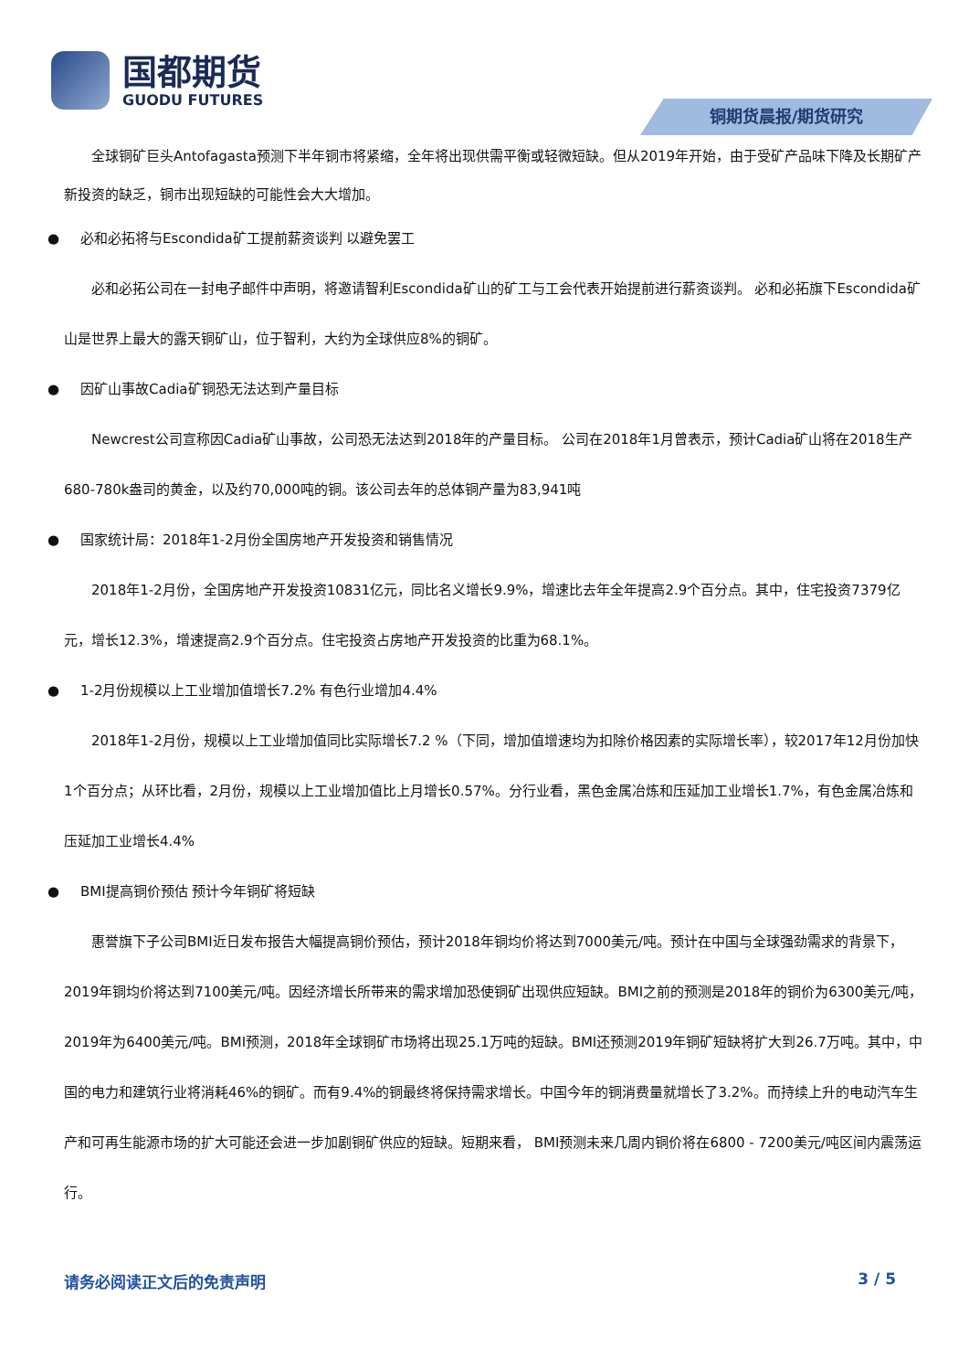国都期货
GUODU FUTURES
铜期货晨报/期货研究
全球铜矿巨头Antofagasta预测下半年铜市将紧缩，全年将出现供需平衡或轻微短缺。但从2019年开始，由于受矿产品味下降及长期矿产新投资的缺乏，铜市出现短缺的可能性会大大增加。
● 必和必拓将与Escondida矿工提前薪资谈判 以避免罢工
必和必拓公司在一封电子邮件中声明，将邀请智利Escondida矿山的矿工与工会代表开始提前进行薪资谈判。 必和必拓旗下Escondida矿山是世界上最大的露天铜矿山，位于智利，大约为全球供应8%的铜矿。
● 因矿山事故Cadia矿铜恐无法达到产量目标
Newcrest公司宣称因Cadia矿山事故，公司恐无法达到2018年的产量目标。 公司在2018年1月曾表示，预计Cadia矿山将在2018生产680-780k盎司的黄金，以及约70,000吨的铜。该公司去年的总体铜产量为83,941吨
● 国家统计局：2018年1-2月份全国房地产开发投资和销售情况
2018年1-2月份，全国房地产开发投资10831亿元，同比名义增长9.9%，增速比去年全年提高2.9个百分点。其中，住宅投资7379亿元，增长12.3%，增速提高2.9个百分点。住宅投资占房地产开发投资的比重为68.1%。
● 1-2月份规模以上工业增加值增长7.2% 有色行业增加4.4%
2018年1-2月份，规模以上工业增加值同比实际增长7.2 %（下同，增加值增速均为扣除价格因素的实际增长率），较2017年12月份加快1个百分点；从环比看，2月份，规模以上工业增加值比上月增长0.57%。分行业看，黑色金属冶炼和压延加工业增长1.7%，有色金属冶炼和压延加工业增长4.4%
● BMI提高铜价预估 预计今年铜矿将短缺
惠誉旗下子公司BMI近日发布报告大幅提高铜价预估，预计2018年铜均价将达到7000美元/吨。预计在中国与全球强劲需求的背景下，2019年铜均价将达到7100美元/吨。因经济增长所带来的需求增加恐使铜矿出现供应短缺。BMI之前的预测是2018年的铜价为6300美元/吨，2019年为6400美元/吨。BMI预测，2018年全球铜矿市场将出现25.1万吨的短缺。BMI还预测2019年铜矿短缺将扩大到26.7万吨。其中，中国的电力和建筑行业将消耗46%的铜矿。而有9.4%的铜最终将保持需求增长。中国今年的铜消费量就增长了3.2%。而持续上升的电动汽车生产和可再生能源市场的扩大可能还会进一步加剧铜矿供应的短缺。短期来看， BMI预测未来几周内铜价将在6800 - 7200美元/吨区间内震荡运行。
请务必阅读正文后的免责声明 3 / 5